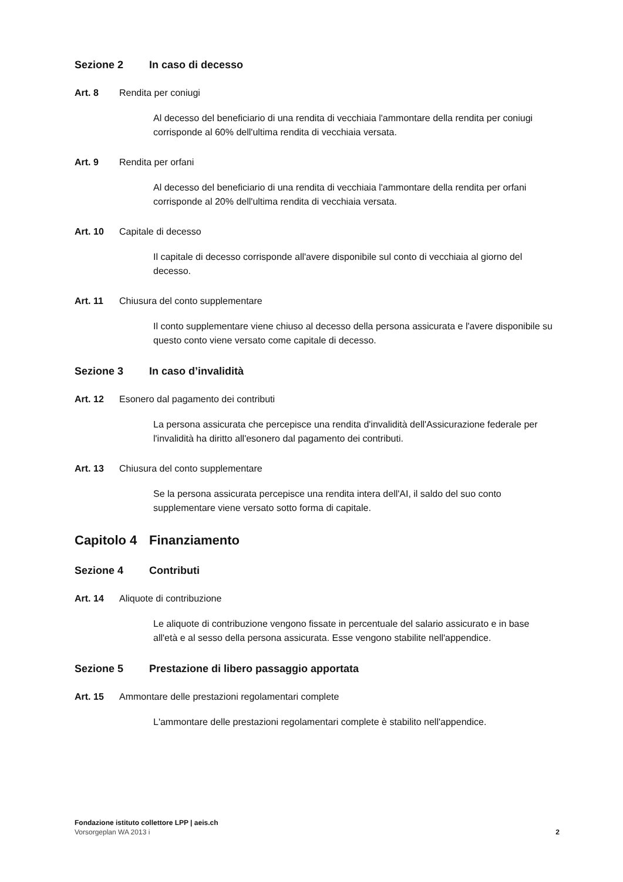Sezione 2 In caso di decesso
Art. 8 Rendita per coniugi
Al decesso del beneficiario di una rendita di vecchiaia l'ammontare della rendita per coniugi corrisponde al 60% dell'ultima rendita di vecchiaia versata.
Art. 9 Rendita per orfani
Al decesso del beneficiario di una rendita di vecchiaia l'ammontare della rendita per orfani corrisponde al 20% dell'ultima rendita di vecchiaia versata.
Art. 10 Capitale di decesso
Il capitale di decesso corrisponde all'avere disponibile sul conto di vecchiaia al giorno del decesso.
Art. 11 Chiusura del conto supplementare
Il conto supplementare viene chiuso al decesso della persona assicurata e l'avere disponibile su questo conto viene versato come capitale di decesso.
Sezione 3 In caso d’invalidità
Art. 12 Esonero dal pagamento dei contributi
La persona assicurata che percepisce una rendita d'invalidità dell'Assicurazione federale per l'invalidità ha diritto all'esonero dal pagamento dei contributi.
Art. 13 Chiusura del conto supplementare
Se la persona assicurata percepisce una rendita intera dell'AI, il saldo del suo conto supplementare viene versato sotto forma di capitale.
Capitolo 4 Finanziamento
Sezione 4 Contributi
Art. 14 Aliquote di contribuzione
Le aliquote di contribuzione vengono fissate in percentuale del salario assicurato e in base all'età e al sesso della persona assicurata. Esse vengono stabilite nell'appendice.
Sezione 5 Prestazione di libero passaggio apportata
Art. 15 Ammontare delle prestazioni regolamentari complete
L'ammontare delle prestazioni regolamentari complete è stabilito nell'appendice.
Fondazione istituto collettore LPP | aeis.ch
Vorsorgeplan WA 2013 i 2